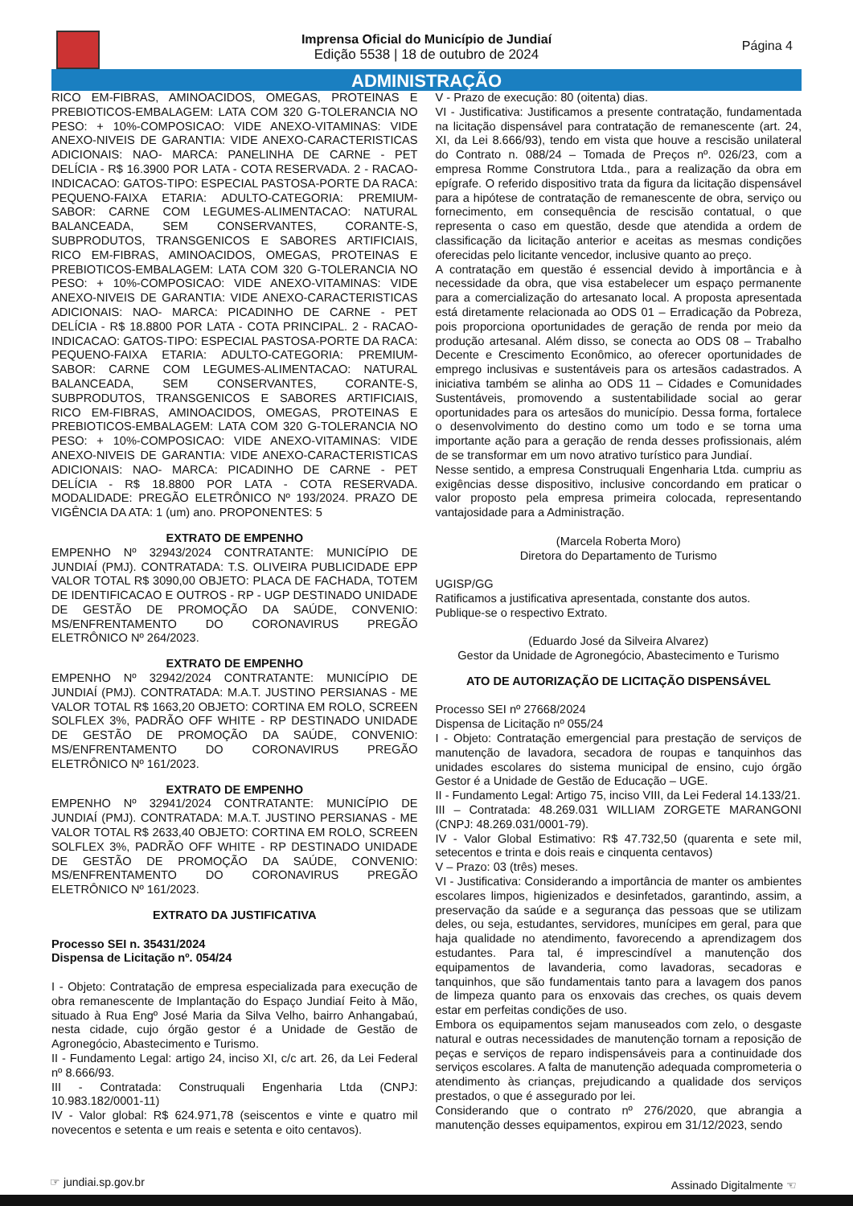Imprensa Oficial do Município de Jundiaí
Edição 5538 | 18 de outubro de 2024
Página 4
ADMINISTRAÇÃO
RICO EM-FIBRAS, AMINOACIDOS, OMEGAS, PROTEINAS E PREBIOTICOS-EMBALAGEM: LATA COM 320 G-TOLERANCIA NO PESO: + 10%-COMPOSICAO: VIDE ANEXO-VITAMINAS: VIDE ANEXO-NIVEIS DE GARANTIA: VIDE ANEXO-CARACTERISTICAS ADICIONAIS: NAO- MARCA: PANELINHA DE CARNE - PET DELÍCIA - R$ 16.3900 POR LATA - COTA RESERVADA. 2 - RACAO-INDICACAO: GATOS-TIPO: ESPECIAL PASTOSA-PORTE DA RACA: PEQUENO-FAIXA ETARIA: ADULTO-CATEGORIA: PREMIUM-SABOR: CARNE COM LEGUMES-ALIMENTACAO: NATURAL BALANCEADA, SEM CONSERVANTES, CORANTE-S, SUBPRODUTOS, TRANSGENICOS E SABORES ARTIFICIAIS, RICO EM-FIBRAS, AMINOACIDOS, OMEGAS, PROTEINAS E PREBIOTICOS-EMBALAGEM: LATA COM 320 G-TOLERANCIA NO PESO: + 10%-COMPOSICAO: VIDE ANEXO-VITAMINAS: VIDE ANEXO-NIVEIS DE GARANTIA: VIDE ANEXO-CARACTERISTICAS ADICIONAIS: NAO- MARCA: PICADINHO DE CARNE - PET DELÍCIA - R$ 18.8800 POR LATA - COTA PRINCIPAL. 2 - RACAO-INDICACAO: GATOS-TIPO: ESPECIAL PASTOSA-PORTE DA RACA: PEQUENO-FAIXA ETARIA: ADULTO-CATEGORIA: PREMIUM-SABOR: CARNE COM LEGUMES-ALIMENTACAO: NATURAL BALANCEADA, SEM CONSERVANTES, CORANTE-S, SUBPRODUTOS, TRANSGENICOS E SABORES ARTIFICIAIS, RICO EM-FIBRAS, AMINOACIDOS, OMEGAS, PROTEINAS E PREBIOTICOS-EMBALAGEM: LATA COM 320 G-TOLERANCIA NO PESO: + 10%-COMPOSICAO: VIDE ANEXO-VITAMINAS: VIDE ANEXO-NIVEIS DE GARANTIA: VIDE ANEXO-CARACTERISTICAS ADICIONAIS: NAO- MARCA: PICADINHO DE CARNE - PET DELÍCIA - R$ 18.8800 POR LATA - COTA RESERVADA. MODALIDADE: PREGÃO ELETRÔNICO Nº 193/2024. PRAZO DE VIGÊNCIA DA ATA: 1 (um) ano. PROPONENTES: 5
EXTRATO DE EMPENHO
EMPENHO Nº 32943/2024 CONTRATANTE: MUNICÍPIO DE JUNDIAÍ (PMJ). CONTRATADA: T.S. OLIVEIRA PUBLICIDADE EPP VALOR TOTAL R$ 3090,00 OBJETO: PLACA DE FACHADA, TOTEM DE IDENTIFICACAO E OUTROS - RP - UGP DESTINADO UNIDADE DE GESTÃO DE PROMOÇÃO DA SAÚDE, CONVENIO: MS/ENFRENTAMENTO DO CORONAVIRUS PREGÃO ELETRÔNICO Nº 264/2023.
EXTRATO DE EMPENHO
EMPENHO Nº 32942/2024 CONTRATANTE: MUNICÍPIO DE JUNDIAÍ (PMJ). CONTRATADA: M.A.T. JUSTINO PERSIANAS - ME VALOR TOTAL R$ 1663,20 OBJETO: CORTINA EM ROLO, SCREEN SOLFLEX 3%, PADRÃO OFF WHITE - RP DESTINADO UNIDADE DE GESTÃO DE PROMOÇÃO DA SAÚDE, CONVENIO: MS/ENFRENTAMENTO DO CORONAVIRUS PREGÃO ELETRÔNICO Nº 161/2023.
EXTRATO DE EMPENHO
EMPENHO Nº 32941/2024 CONTRATANTE: MUNICÍPIO DE JUNDIAÍ (PMJ). CONTRATADA: M.A.T. JUSTINO PERSIANAS - ME VALOR TOTAL R$ 2633,40 OBJETO: CORTINA EM ROLO, SCREEN SOLFLEX 3%, PADRÃO OFF WHITE - RP DESTINADO UNIDADE DE GESTÃO DE PROMOÇÃO DA SAÚDE, CONVENIO: MS/ENFRENTAMENTO DO CORONAVIRUS PREGÃO ELETRÔNICO Nº 161/2023.
EXTRATO DA JUSTIFICATIVA
Processo SEI n. 35431/2024
Dispensa de Licitação nº. 054/24
I - Objeto: Contratação de empresa especializada para execução de obra remanescente de Implantação do Espaço Jundiaí Feito à Mão, situado à Rua Engº José Maria da Silva Velho, bairro Anhangabaú, nesta cidade, cujo órgão gestor é a Unidade de Gestão de Agronegócio, Abastecimento e Turismo.
II - Fundamento Legal: artigo 24, inciso XI, c/c art. 26, da Lei Federal nº 8.666/93.
III - Contratada: Construquali Engenharia Ltda (CNPJ: 10.983.182/0001-11)
IV - Valor global: R$ 624.971,78 (seiscentos e vinte e quatro mil novecentos e setenta e um reais e setenta e oito centavos).
V - Prazo de execução: 80 (oitenta) dias.
VI - Justificativa: Justificamos a presente contratação, fundamentada na licitação dispensável para contratação de remanescente (art. 24, XI, da Lei 8.666/93), tendo em vista que houve a rescisão unilateral do Contrato n. 088/24 – Tomada de Preços nº. 026/23, com a empresa Romme Construtora Ltda., para a realização da obra em epígrafe. O referido dispositivo trata da figura da licitação dispensável para a hipótese de contratação de remanescente de obra, serviço ou fornecimento, em consequência de rescisão contatual, o que representa o caso em questão, desde que atendida a ordem de classificação da licitação anterior e aceitas as mesmas condições oferecidas pelo licitante vencedor, inclusive quanto ao preço.
A contratação em questão é essencial devido à importância e à necessidade da obra, que visa estabelecer um espaço permanente para a comercialização do artesanato local. A proposta apresentada está diretamente relacionada ao ODS 01 – Erradicação da Pobreza, pois proporciona oportunidades de geração de renda por meio da produção artesanal. Além disso, se conecta ao ODS 08 – Trabalho Decente e Crescimento Econômico, ao oferecer oportunidades de emprego inclusivas e sustentáveis para os artesãos cadastrados. A iniciativa também se alinha ao ODS 11 – Cidades e Comunidades Sustentáveis, promovendo a sustentabilidade social ao gerar oportunidades para os artesãos do município. Dessa forma, fortalece o desenvolvimento do destino como um todo e se torna uma importante ação para a geração de renda desses profissionais, além de se transformar em um novo atrativo turístico para Jundiaí.
Nesse sentido, a empresa Construquali Engenharia Ltda. cumpriu as exigências desse dispositivo, inclusive concordando em praticar o valor proposto pela empresa primeira colocada, representando vantajosidade para a Administração.
(Marcela Roberta Moro)
Diretora do Departamento de Turismo
UGISP/GG
Ratificamos a justificativa apresentada, constante dos autos.
Publique-se o respectivo Extrato.
(Eduardo José da Silveira Alvarez)
Gestor da Unidade de Agronegócio, Abastecimento e Turismo
ATO DE AUTORIZAÇÃO DE LICITAÇÃO DISPENSÁVEL
Processo SEI nº 27668/2024
Dispensa de Licitação nº 055/24
I - Objeto: Contratação emergencial para prestação de serviços de manutenção de lavadora, secadora de roupas e tanquinhos das unidades escolares do sistema municipal de ensino, cujo órgão Gestor é a Unidade de Gestão de Educação – UGE.
II - Fundamento Legal: Artigo 75, inciso VIII, da Lei Federal 14.133/21.
III – Contratada: 48.269.031 WILLIAM ZORGETE MARANGONI (CNPJ: 48.269.031/0001-79).
IV - Valor Global Estimativo: R$ 47.732,50 (quarenta e sete mil, setecentos e trinta e dois reais e cinquenta centavos)
V – Prazo: 03 (três) meses.
VI - Justificativa: Considerando a importância de manter os ambientes escolares limpos, higienizados e desinfetados, garantindo, assim, a preservação da saúde e a segurança das pessoas que se utilizam deles, ou seja, estudantes, servidores, munícipes em geral, para que haja qualidade no atendimento, favorecendo a aprendizagem dos estudantes. Para tal, é imprescindível a manutenção dos equipamentos de lavanderia, como lavadoras, secadoras e tanquinhos, que são fundamentais tanto para a lavagem dos panos de limpeza quanto para os enxovais das creches, os quais devem estar em perfeitas condições de uso.
Embora os equipamentos sejam manuseados com zelo, o desgaste natural e outras necessidades de manutenção tornam a reposição de peças e serviços de reparo indispensáveis para a continuidade dos serviços escolares. A falta de manutenção adequada comprometeria o atendimento às crianças, prejudicando a qualidade dos serviços prestados, o que é assegurado por lei.
Considerando que o contrato nº 276/2020, que abrangia a manutenção desses equipamentos, expirou em 31/12/2023, sendo
☞ jundiai.sp.gov.br Assinado Digitalmente ☜